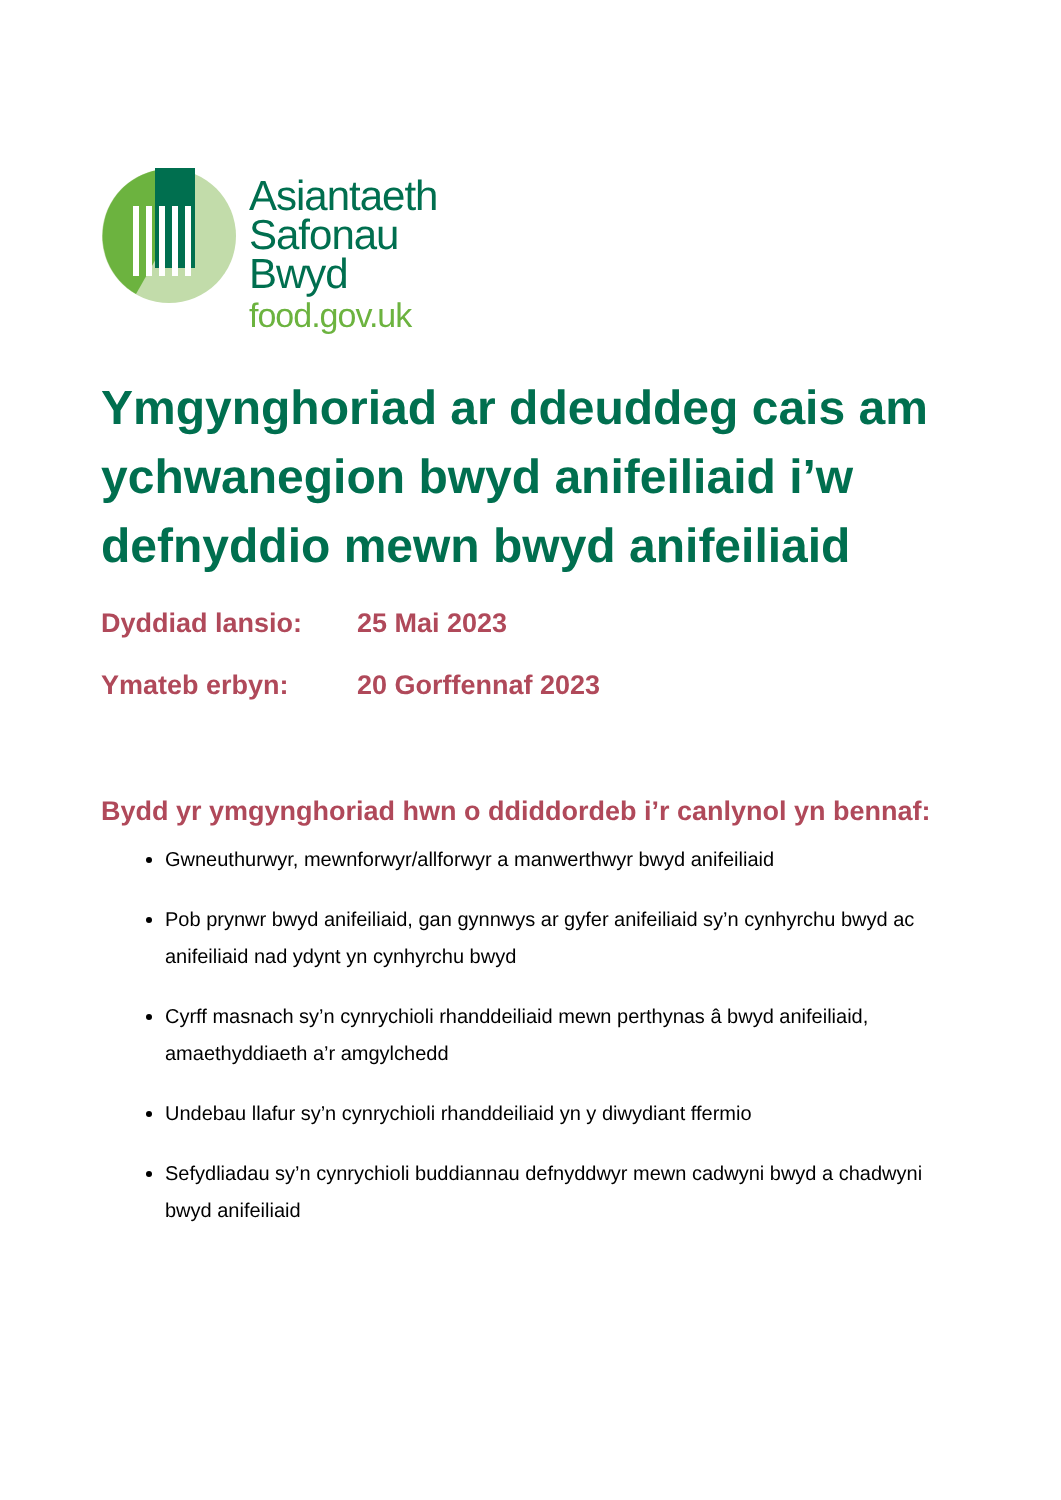Asiantaeth
Safonau
Bwyd
food.gov.uk
Ymgynghoriad ar ddeuddeg cais am ychwanegion bwyd anifeiliaid i’w defnyddio mewn bwyd anifeiliaid
Dyddiad lansio: 25 Mai 2023
Ymateb erbyn: 20 Gorffennaf 2023
Bydd yr ymgynghoriad hwn o ddiddordeb i’r canlynol yn bennaf:
Gwneuthurwyr, mewnforwyr/allforwyr a manwerthwyr bwyd anifeiliaid
Pob prynwr bwyd anifeiliaid, gan gynnwys ar gyfer anifeiliaid sy’n cynhyrchu bwyd ac anifeiliaid nad ydynt yn cynhyrchu bwyd
Cyrff masnach sy’n cynrychioli rhanddeiliaid mewn perthynas â bwyd anifeiliaid, amaethyddiaeth a’r amgylchedd
Undebau llafur sy’n cynrychioli rhanddeiliaid yn y diwydiant ffermio
Sefydliadau sy’n cynrychioli buddiannau defnyddwyr mewn cadwyni bwyd a chadwyni bwyd anifeiliaid